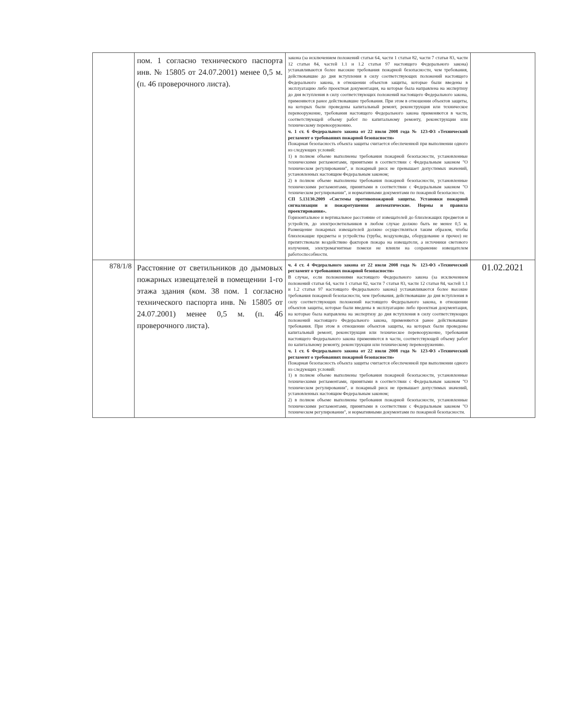| | пом. 1 согласно технического паспорта инв. № 15805 от 24.07.2001) менее 0,5 м. (п. 46 проверочного листа). | закона (за исключением положений статьи 64, части 1 статьи 82, части 7 статьи 83, части 12 статьи 84, частей 1.1 и 1.2 статьи 97 настоящего Федерального закона) устанавливаются более высокие требования пожарной безопасности, чем требования, действовавшие до дня вступления в силу соответствующих положений настоящего Федерального закона, в отношении объектов защиты, которые были введены в эксплуатацию либо проектная документация, на которые была направлена на экспертизу до дня вступления в силу соответствующих положений настоящего Федерального закона, применяются ранее действовавшие требования. При этом в отношении объектов защиты, на которых были проведены капитальный ремонт, реконструкция или техническое перевооружение, требования настоящего Федерального закона применяются в части, соответствующей объему работ по капитальному ремонту, реконструкции или техническому перевооружению. ч. 1 ст. 6 Федерального закона от 22 июля 2008 года № 123-ФЗ «Технический регламент о требованиях пожарной безопасности» Пожарная безопасность объекта защиты считается обеспеченной при выполнении одного из следующих условий: 1) в полном объеме выполнены требования пожарной безопасности, установленные техническими регламентами, принятыми в соответствии с Федеральным законом "О техническом регулировании", и пожарный риск не превышает допустимых значений, установленных настоящим Федеральным законом; 2) в полном объеме выполнены требования пожарной безопасности, установленные техническими регламентами, принятыми в соответствии с Федеральным законом "О техническом регулировании", и нормативными документами по пожарной безопасности. СП 5.13130.2009 «Системы противопожарной защиты. Установки пожарной сигнализации и пожаротушения автоматические. Нормы и правила проектирования». Горизонтальное и вертикальное расстояние от извещателей до близлежащих предметов и устройств, до электросветильников в любом случае должно быть не менее 0,5 м. Размещение пожарных извещателей должно осуществляться таким образом, чтобы близлежащие предметы и устройства (трубы, воздуховоды, оборудование и прочее) не препятствовали воздействию факторов пожара на извещатели, а источники светового излучения, электромагнитные помехи не влияли на сохранение извещателем работоспособности. | |
| 878/1/8 | Расстояние от светильников до дымовых пожарных извещателей в помещении 1-го этажа здания (ком. 38 пом. 1 согласно технического паспорта инв. № 15805 от 24.07.2001) менее 0,5 м. (п. 46 проверочного листа). | ч. 4 ст. 4 Федерального закона от 22 июля 2008 года № 123-ФЗ «Технический регламент о требованиях пожарной безопасности» В случае, если положениями настоящего Федерального закона (за исключением положений статьи 64, части 1 статьи 82, части 7 статьи 83, части 12 статьи 84, частей 1.1 и 1.2 статьи 97 настоящего Федерального закона) устанавливаются более высокие требования пожарной безопасности, чем требования, действовавшие до дня вступления в силу соответствующих положений настоящего Федерального закона, в отношении объектов защиты, которые были введены в эксплуатацию либо проектная документация, на которые была направлена на экспертизу до дня вступления в силу соответствующих положений настоящего Федерального закона, применяются ранее действовавшие требования. При этом в отношении объектов защиты, на которых были проведены капитальный ремонт, реконструкция или техническое перевооружение, требования настоящего Федерального закона применяются в части, соответствующей объему работ по капитальному ремонту, реконструкции или техническому перевооружению. ч. 1 ст. 6 Федерального закона от 22 июля 2008 года № 123-ФЗ «Технический регламент о требованиях пожарной безопасности» Пожарная безопасность объекта защиты считается обеспеченной при выполнении одного из следующих условий: 1) в полном объеме выполнены требования пожарной безопасности, установленные техническими регламентами, принятыми в соответствии с Федеральным законом "О техническом регулировании", и пожарный риск не превышает допустимых значений, установленных настоящим Федеральным законом; 2) в полном объеме выполнены требования пожарной безопасности, установленные техническими регламентами, принятыми в соответствии с Федеральным законом "О техническом регулировании", и нормативными документами по пожарной безопасности. | 01.02.2021 |